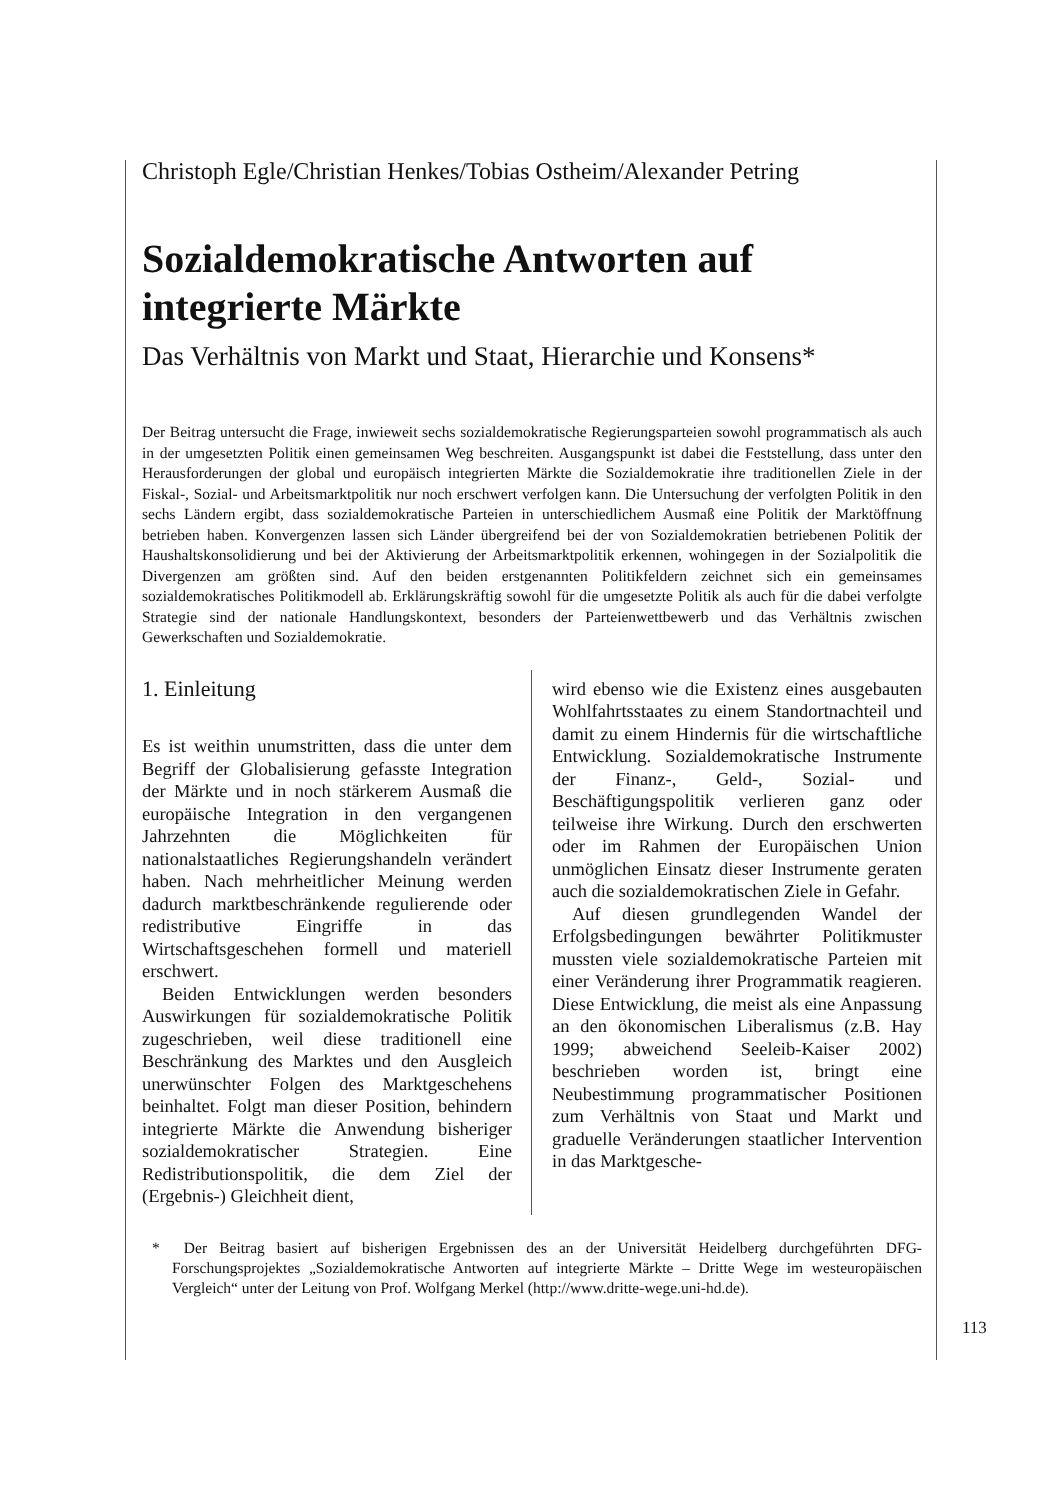Christoph Egle/Christian Henkes/Tobias Ostheim/Alexander Petring
Sozialdemokratische Antworten auf integrierte Märkte
Das Verhältnis von Markt und Staat, Hierarchie und Konsens*
Der Beitrag untersucht die Frage, inwieweit sechs sozialdemokratische Regierungsparteien sowohl programmatisch als auch in der umgesetzten Politik einen gemeinsamen Weg beschreiten. Ausgangspunkt ist dabei die Feststellung, dass unter den Herausforderungen der global und europäisch integrierten Märkte die Sozialdemokratie ihre traditionellen Ziele in der Fiskal-, Sozial- und Arbeitsmarktpolitik nur noch erschwert verfolgen kann. Die Untersuchung der verfolgten Politik in den sechs Ländern ergibt, dass sozialdemokratische Parteien in unterschiedlichem Ausmaß eine Politik der Marktöffnung betrieben haben. Konvergenzen lassen sich Länder übergreifend bei der von Sozialdemokratien betriebenen Politik der Haushaltskonsolidierung und bei der Aktivierung der Arbeitsmarktpolitik erkennen, wohingegen in der Sozialpolitik die Divergenzen am größten sind. Auf den beiden erstgenannten Politikfeldern zeichnet sich ein gemeinsames sozialdemokratisches Politikmodell ab. Erklärungskräftig sowohl für die umgesetzte Politik als auch für die dabei verfolgte Strategie sind der nationale Handlungskontext, besonders der Parteienwettbewerb und das Verhältnis zwischen Gewerkschaften und Sozialdemokratie.
1. Einleitung
Es ist weithin unumstritten, dass die unter dem Begriff der Globalisierung gefasste Integration der Märkte und in noch stärkerem Ausmaß die europäische Integration in den vergangenen Jahrzehnten die Möglichkeiten für nationalstaatliches Regierungshandeln verändert haben. Nach mehrheitlicher Meinung werden dadurch marktbeschränkende regulierende oder redistributive Eingriffe in das Wirtschaftsgeschehen formell und materiell erschwert.
Beiden Entwicklungen werden besonders Auswirkungen für sozialdemokratische Politik zugeschrieben, weil diese traditionell eine Beschränkung des Marktes und den Ausgleich unerwünschter Folgen des Marktgeschehens beinhaltet. Folgt man dieser Position, behindern integrierte Märkte die Anwendung bisheriger sozialdemokratischer Strategien. Eine Redistributionspolitik, die dem Ziel der (Ergebnis-) Gleichheit dient,
wird ebenso wie die Existenz eines ausgebauten Wohlfahrtsstaates zu einem Standortnachteil und damit zu einem Hindernis für die wirtschaftliche Entwicklung. Sozialdemokratische Instrumente der Finanz-, Geld-, Sozial- und Beschäftigungspolitik verlieren ganz oder teilweise ihre Wirkung. Durch den erschwerten oder im Rahmen der Europäischen Union unmöglichen Einsatz dieser Instrumente geraten auch die sozialdemokratischen Ziele in Gefahr.
Auf diesen grundlegenden Wandel der Erfolgsbedingungen bewährter Politikmuster mussten viele sozialdemokratische Parteien mit einer Veränderung ihrer Programmatik reagieren. Diese Entwicklung, die meist als eine Anpassung an den ökonomischen Liberalismus (z.B. Hay 1999; abweichend Seeleib-Kaiser 2002) beschrieben worden ist, bringt eine Neubestimmung programmatischer Positionen zum Verhältnis von Staat und Markt und graduelle Veränderungen staatlicher Intervention in das Marktgesche-
* Der Beitrag basiert auf bisherigen Ergebnissen des an der Universität Heidelberg durchgeführten DFG-Forschungsprojektes „Sozialdemokratische Antworten auf integrierte Märkte – Dritte Wege im westeuropäischen Vergleich“ unter der Leitung von Prof. Wolfgang Merkel (http://www.dritte-wege.uni-hd.de).
113